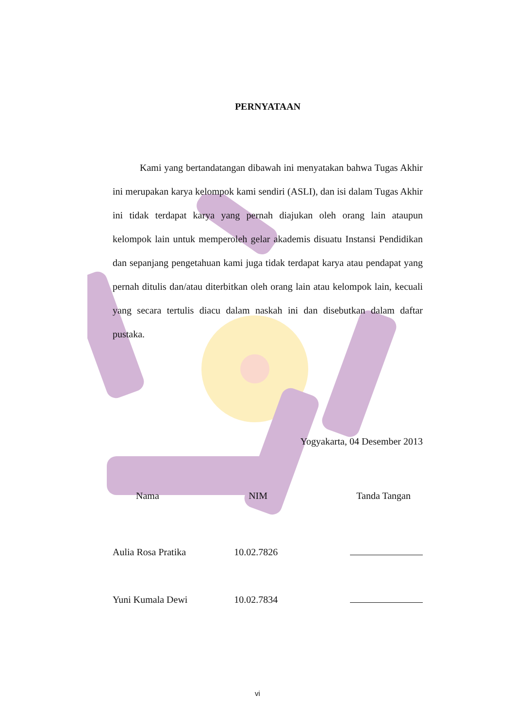PERNYATAAN
Kami yang bertandatangan dibawah ini menyatakan bahwa Tugas Akhir ini merupakan karya kelompok kami sendiri (ASLI), dan isi dalam Tugas Akhir ini tidak terdapat karya yang pernah diajukan oleh orang lain ataupun kelompok lain untuk memperoleh gelar akademis disuatu Instansi Pendidikan dan sepanjang pengetahuan kami juga tidak terdapat karya atau pendapat yang pernah ditulis dan/atau diterbitkan oleh orang lain atau kelompok lain, kecuali yang secara tertulis diacu dalam naskah ini dan disebutkan dalam daftar pustaka.
Yogyakarta, 04 Desember 2013
| Nama | NIM | Tanda Tangan |
| --- | --- | --- |
| Aulia Rosa Pratika | 10.02.7826 | |
| Yuni Kumala Dewi | 10.02.7834 | |
vi